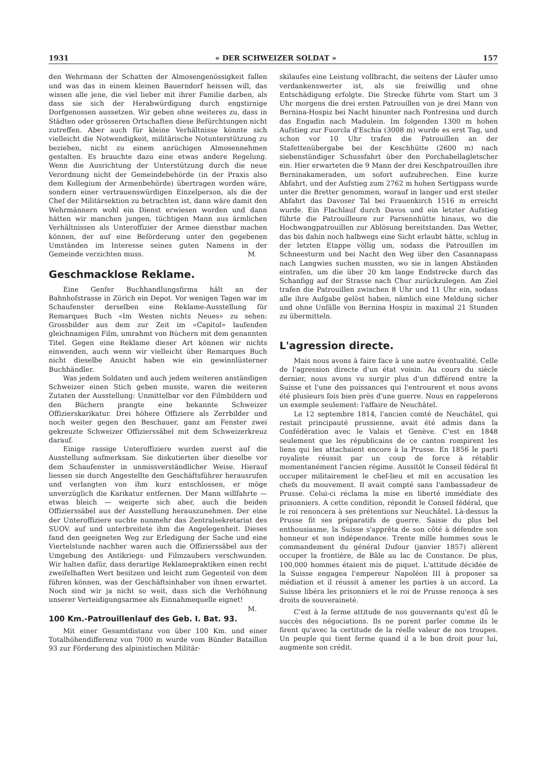1931 « DER SCHWEIZER SOLDAT » 157
den Wehrmann der Schatten der Almosengenössigkeit fallen und was das in einem kleinen Bauerndorf heissen will, das wissen alle jene, die viel lieber mit ihrer Familie darben, als dass sie sich der Herabwürdigung durch engstirnige Dorfgenossen aussetzen. Wir geben ohne weiteres zu, dass in Städten oder grösseren Ortschaften diese Befürchtungen nicht zutreffen. Aber auch für kleine Verhältnisse könnte sich vielleicht die Notwendigkeit, militärische Notunterstützung zu beziehen, nicht zu einem anrüchigen Almosennehmen gestalten. Es brauchte dazu eine etwas andere Regelung. Wenn die Ausrichtung der Unterstützung durch die neue Verordnung nicht der Gemeindebehörde (in der Praxis also dem Kollegium der Armenbehörde) übertragen worden wäre, sondern einer vertrauenswürdigen Einzelperson, als die der Chef der Militärsektion zu betrachten ist, dann wäre damit den Wehrmännern wohl ein Dienst erwiesen worden und dann hätten wir manchen jungen, tüchtigen Mann aus ärmlichen Verhältnissen als Unteroffizier der Armee dienstbar machen können, der auf eine Beförderung unter den gegebenen Umständen im Interesse seines guten Namens in der Gemeinde verzichten muss. M.
Geschmacklose Reklame.
Eine Genfer Buchhandlungsfirma hält an der Bahnhofstrasse in Zürich ein Depot. Vor wenigen Tagen war im Schaufenster derselben eine Reklame-Ausstellung für Remarques Buch «Im Westen nichts Neues» zu sehen: Grossbilder aus dem zur Zeit im «Capitol» laufenden gleichnamigen Film, umrahmt von Büchern mit dem genannten Titel. Gegen eine Reklame dieser Art können wir nichts einwenden, auch wenn wir vielleicht über Remarques Buch nicht dieselbe Ansicht haben wie ein gewinnlüsterner Buchhändler.
Was jedem Soldaten und auch jedem weiteren anständigen Schweizer einen Stich geben musste, waren die weiteren Zutaten der Ausstellung: Unmittelbar vor den Filmbildern und den Büchern prangte eine bekannte Schweizer Offizierskarikatur. Drei höhere Offiziere als Zerrbilder und noch weiter gegen den Beschauer, ganz am Fenster zwei gekreuzte Schweizer Offizierssäbel mit dem Schweizerkreuz darauf.
Einige rassige Unteroffiziere wurden zuerst auf die Ausstellung aufmerksam. Sie diskutierten über dieselbe vor dem Schaufenster in unmissverständlicher Weise. Hierauf liessen sie durch Angestellte den Geschäftsführer herausrufen und verlangten von ihm kurz entschlossen, er möge unverzüglich die Karikatur entfernen. Der Mann willfahrte — etwas bleich — weigerte sich aber, auch die beiden Offizierssäbel aus der Ausstellung herauszunehmen. Der eine der Unteroffiziere suchte nunmehr das Zentralsekretariat des SUOV. auf und unterbreitete ihm die Angelegenheit. Dieses fand den geeigneten Weg zur Erledigung der Sache und eine Viertelstunde nachher waren auch die Offizierssäbel aus der Umgebung des Antikriegs- und Filmzaubers verschwunden. Wir halten dafür, dass derartige Reklamepraktiken einen recht zweifelhaften Wert besitzen und leicht zum Gegenteil von dem führen können, was der Geschäftsinhaber von ihnen erwartet. Noch sind wir ja nicht so weit, dass sich die Verhöhnung unserer Verteidigungsarmee als Einnahmequelle eignet! M.
100 Km.-Patrouillenlauf des Geb. I. Bat. 93.
Mit einer Gesamtdistanz von über 100 Km. und einer Totalhöhendifferenz von 7000 m wurde vom Bünder Bataillon 93 zur Förderung des alpinistischen Militär-
skilaufes eine Leistung vollbracht, die seitens der Läufer umso verdankenswerter ist, als sie freiwillig und ohne Entschädigung erfolgte. Die Strecke führte vom Start um 3 Uhr morgens die drei ersten Patrouillen von je drei Mann von Bernina-Hospiz bei Nacht hinunter nach Pontresina und durch das Engadin nach Madulein. Im folgenden 1300 m hohen Aufstieg zur Fuorcla d'Eschia (3008 m) wurde es erst Tag, und schon vor 10 Uhr trafen die Patrouillen an der Stafettenübergabe bei der Keschhütte (2600 m) nach siebenstündiger Schussfahrt über den Porchabellagletscher ein. Hier erwarteten die 9 Mann der drei Keschpatrouillen ihre Berninakameraden, um sofort aufzubrechen. Eine kurze Abfahrt, und der Aufstieg zum 2762 m hohen Sertigpass wurde unter die Bretter genommen, worauf in langer und erst steiler Abfahrt das Davoser Tal bei Frauenkirch 1516 m erreicht wurde. Ein Flachlauf durch Davos und ein letzter Aufstieg führte die Patrouilleure zur Parsennhütte hinaus, wo die Hochwangpatrouillen zur Ablösung bereitstanden. Das Wetter, das bis dahin noch halbwegs eine Sicht erlaubt hätte, schlug in der letzten Etappe völlig um, sodass die Patrouillen im Schneesturm und bei Nacht den Weg über den Casannapass nach Langwies suchen mussten, wo sie in langen Abständen eintrafen, um die über 20 km lange Endstrecke durch das Schanfigg auf der Strasse nach Chur zurückzulegen. Am Ziel trafen die Patrouillen zwischen 8 Uhr und 11 Uhr ein, sodass alle ihre Aufgabe gelöst haben, nämlich eine Meldung sicher und ohne Unfälle von Bernina Hospiz in maximal 21 Stunden zu übermitteln.
L'agression directe.
Mais nous avons à faire face à une autre éventualité. Celle de l'agression directe d'un état voisin. Au cours du siècle dernier, nous avons vu surgir plus d'un différend entre la Suisse et l'une des puissances qui l'entrourent et nous avons été plusieurs fois bien près d'une guerre. Nous en rappelerons un exemple seulement: l'affaire de Neuchâtel.
Le 12 septembre 1814, l'ancien comté de Neuchâtel, qui restait principauté prussienne, avait été admis dans la Confédération avec le Valais et Genève. C'est en 1848 seulement que les républicains de ce canton rompirent les liens qui les attachaient encore à la Prusse. En 1856 le parti royaliste réussit par un coup de force à rétablir momentanément l'ancien régime. Aussitôt le Conseil fédéral fit occuper militairement le chef-lieu et mit en accusation les chefs du mouvement. Il avait compté sans l'ambassadeur de Prusse. Celui-ci réclama la mise en liberté immédiate des prisonniers. A cette condition, répondit le Conseil fédéral, que le roi renoncera à ses prétentions sur Neuchâtel. Là-dessus la Prusse fit ses préparatifs de guerre. Saisie du plus bel enthousiasme, la Suisse s'apprêta de son côté à défendre son honneur et son indépendance. Trente mille hommes sous le commandement du général Dufour (janvier 1857) allèrent occuper la frontière, de Bâle au lac de Constance. De plus, 100,000 hommes étaient mis de piquet. L'attitude décidée de la Suisse engagea l'empereur Napoléon III à proposer sa médiation et il réussit à amener les parties à un accord. La Suisse libéra les prisonniers et le roi de Prusse renonça à ses droits de souveraineté.
C'est à la ferme attitude de nos gouvernants qu'est dû le succès des négociations. Ils ne purent parler comme ils le firent qu'avec la certitude de la réelle valeur de nos troupes. Un peuple qui tient ferme quand il a le bon droit pour lui, augmente son crédit.